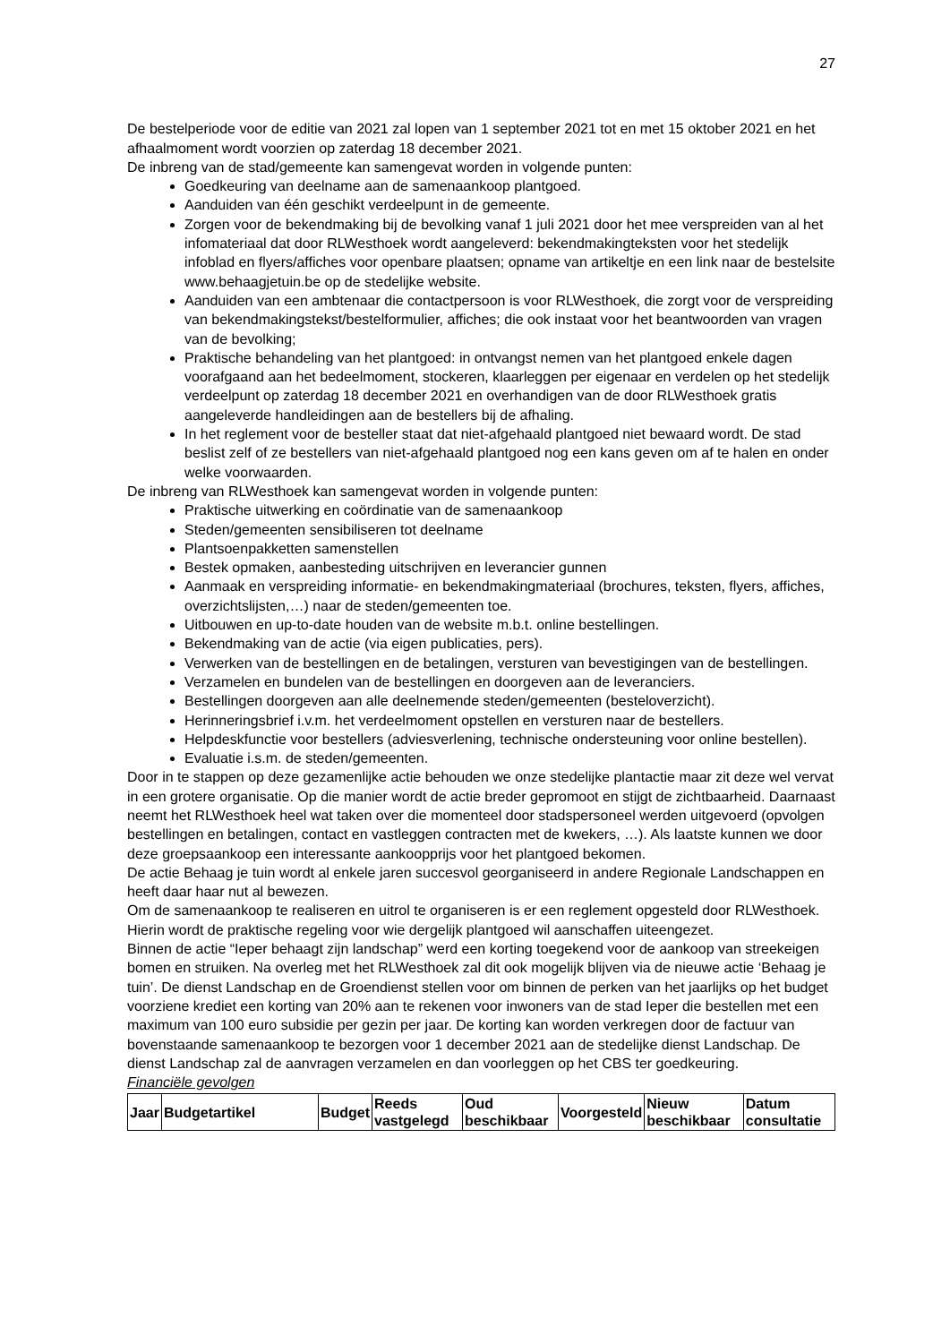27
De bestelperiode voor de editie van 2021 zal lopen van 1 september 2021 tot en met 15 oktober 2021 en het afhaalmoment wordt voorzien op zaterdag 18 december 2021.
De inbreng van de stad/gemeente kan samengevat worden in volgende punten:
Goedkeuring van deelname aan de samenaankoop plantgoed.
Aanduiden van één geschikt verdeelpunt in de gemeente.
Zorgen voor de bekendmaking bij de bevolking vanaf 1 juli 2021 door het mee verspreiden van al het infomateriaal dat door RLWesthoek wordt aangeleverd: bekendmakingteksten voor het stedelijk infoblad en flyers/affiches voor openbare plaatsen; opname van artikeltje en een link naar de bestelsite www.behaagjetuin.be op de stedelijke website.
Aanduiden van een ambtenaar die contactpersoon is voor RLWesthoek, die zorgt voor de verspreiding van bekendmakingstekst/bestelformulier, affiches; die ook instaat voor het beantwoorden van vragen van de bevolking;
Praktische behandeling van het plantgoed: in ontvangst nemen van het plantgoed enkele dagen voorafgaand aan het bedeelmoment, stockeren, klaarleggen per eigenaar en verdelen op het stedelijk verdeelpunt op zaterdag 18 december 2021 en overhandigen van de door RLWesthoek gratis aangeleverde handleidingen aan de bestellers bij de afhaling.
In het reglement voor de besteller staat dat niet-afgehaald plantgoed niet bewaard wordt. De stad beslist zelf of ze bestellers van niet-afgehaald plantgoed nog een kans geven om af te halen en onder welke voorwaarden.
De inbreng van RLWesthoek kan samengevat worden in volgende punten:
Praktische uitwerking en coördinatie van de samenaankoop
Steden/gemeenten sensibiliseren tot deelname
Plantsoenpakketten samenstellen
Bestek opmaken, aanbesteding uitschrijven en leverancier gunnen
Aanmaak en verspreiding informatie- en bekendmakingmateriaal (brochures, teksten, flyers, affiches, overzichtslijsten,…) naar de steden/gemeenten toe.
Uitbouwen en up-to-date houden van de website m.b.t. online bestellingen.
Bekendmaking van de actie (via eigen publicaties, pers).
Verwerken van de bestellingen en de betalingen, versturen van bevestigingen van de bestellingen.
Verzamelen en bundelen van de bestellingen en doorgeven aan de leveranciers.
Bestellingen doorgeven aan alle deelnemende steden/gemeenten (besteloverzicht).
Herinneringsbrief i.v.m. het verdeelmoment opstellen en versturen naar de bestellers.
Helpdeskfunctie voor bestellers (adviesverlening, technische ondersteuning voor online bestellen).
Evaluatie i.s.m. de steden/gemeenten.
Door in te stappen op deze gezamenlijke actie behouden we onze stedelijke plantactie maar zit deze wel vervat in een grotere organisatie. Op die manier wordt de actie breder gepromoot en stijgt de zichtbaarheid. Daarnaast neemt het RLWesthoek heel wat taken over die momenteel door stadspersoneel werden uitgevoerd (opvolgen bestellingen en betalingen, contact en vastleggen contracten met de kwekers, …). Als laatste kunnen we door deze groepsaankoop een interessante aankoopprijs voor het plantgoed bekomen.
De actie Behaag je tuin wordt al enkele jaren succesvol georganiseerd in andere Regionale Landschappen en heeft daar haar nut al bewezen.
Om de samenaankoop te realiseren en uitrol te organiseren is er een reglement opgesteld door RLWesthoek. Hierin wordt de praktische regeling voor wie dergelijk plantgoed wil aanschaffen uiteengezet.
Binnen de actie “Ieper behaagt zijn landschap” werd een korting toegekend voor de aankoop van streekeigen bomen en struiken. Na overleg met het RLWesthoek zal dit ook mogelijk blijven via de nieuwe actie ‘Behaag je tuin’. De dienst Landschap en de Groendienst stellen voor om binnen de perken van het jaarlijks op het budget voorziene krediet een korting van 20% aan te rekenen voor inwoners van de stad Ieper die bestellen met een maximum van 100 euro subsidie per gezin per jaar. De korting kan worden verkregen door de factuur van bovenstaande samenaankoop te bezorgen voor 1 december 2021 aan de stedelijke dienst Landschap. De dienst Landschap zal de aanvragen verzamelen en dan voorleggen op het CBS ter goedkeuring.
Financiële gevolgen
| Jaar | Budgetartikel | Budget | Reeds vastgelegd | Oud beschikbaar | Voorgesteld | Nieuw beschikbaar | Datum consultatie |
| --- | --- | --- | --- | --- | --- | --- | --- |